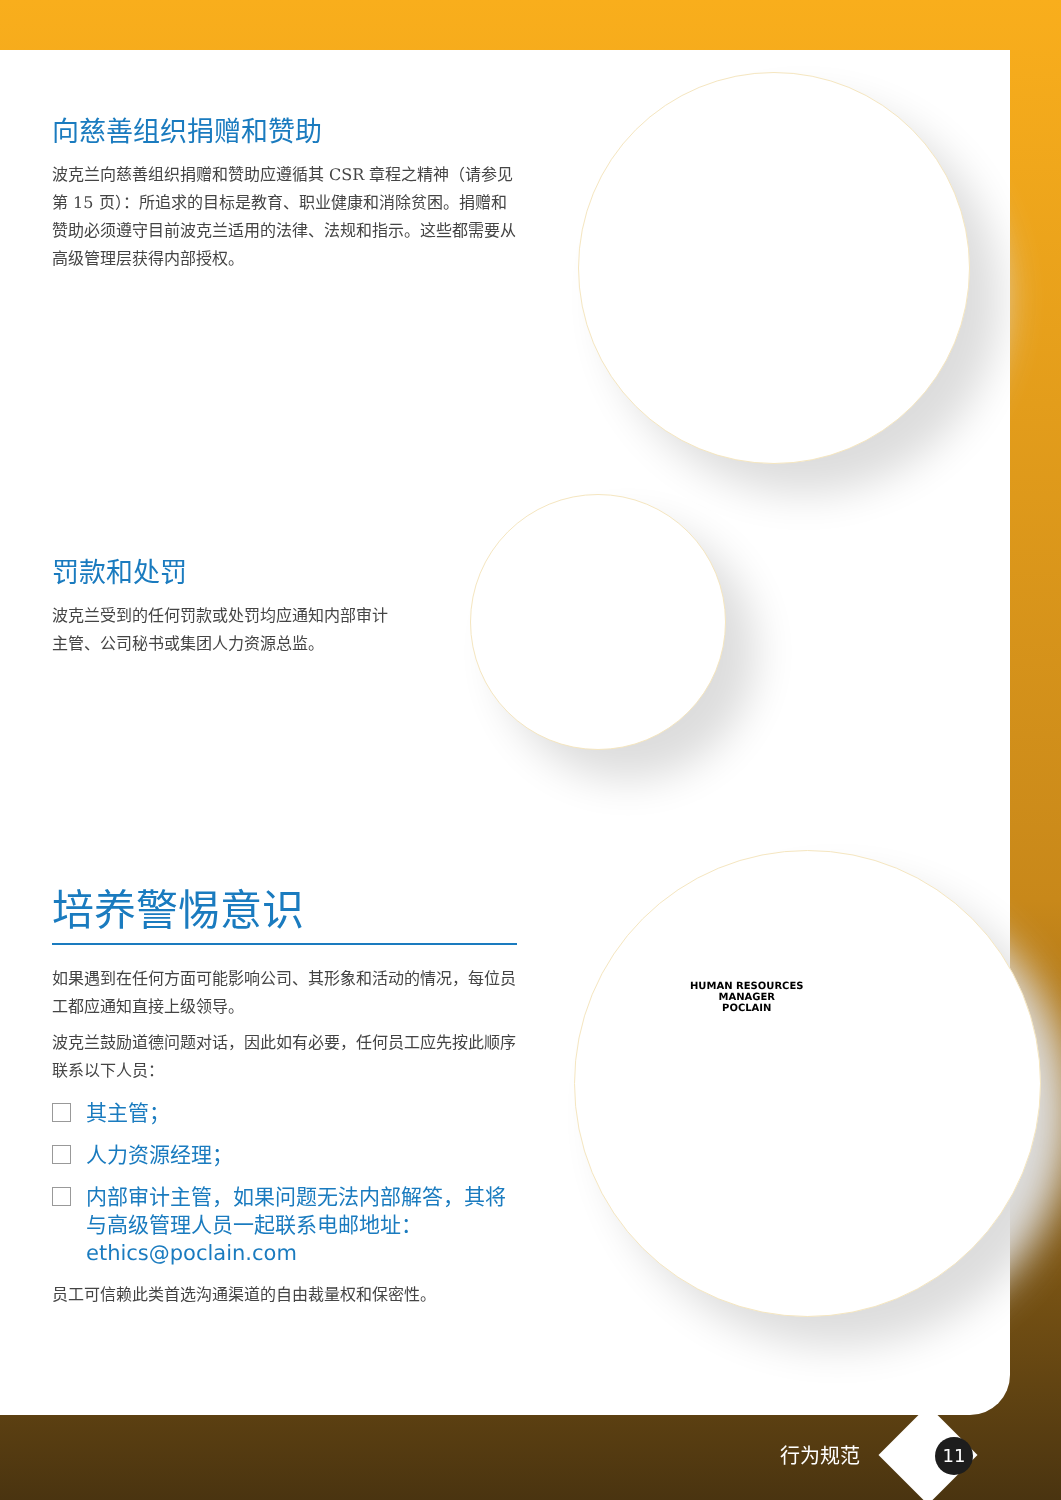向慈善组织捐赠和赞助
波克兰向慈善组织捐赠和赞助应遵循其 CSR 章程之精神（请参见第 15 页）：所追求的目标是教育、职业健康和消除贫困。捐赠和赞助必须遵守目前波克兰适用的法律、法规和指示。这些都需要从高级管理层获得内部授权。
罚款和处罚
波克兰受到的任何罚款或处罚均应通知内部审计主管、公司秘书或集团人力资源总监。
培养警惕意识
如果遇到在任何方面可能影响公司、其形象和活动的情况，每位员工都应通知直接上级领导。
波克兰鼓励道德问题对话，因此如有必要，任何员工应先按此顺序联系以下人员：
其主管；
人力资源经理；
内部审计主管，如果问题无法内部解答，其将与高级管理人员一起联系电邮地址：ethics@poclain.com
员工可信赖此类首选沟通渠道的自由裁量权和保密性。
HUMAN RESOURCES
MANAGER
POCLAIN
行为规范 11